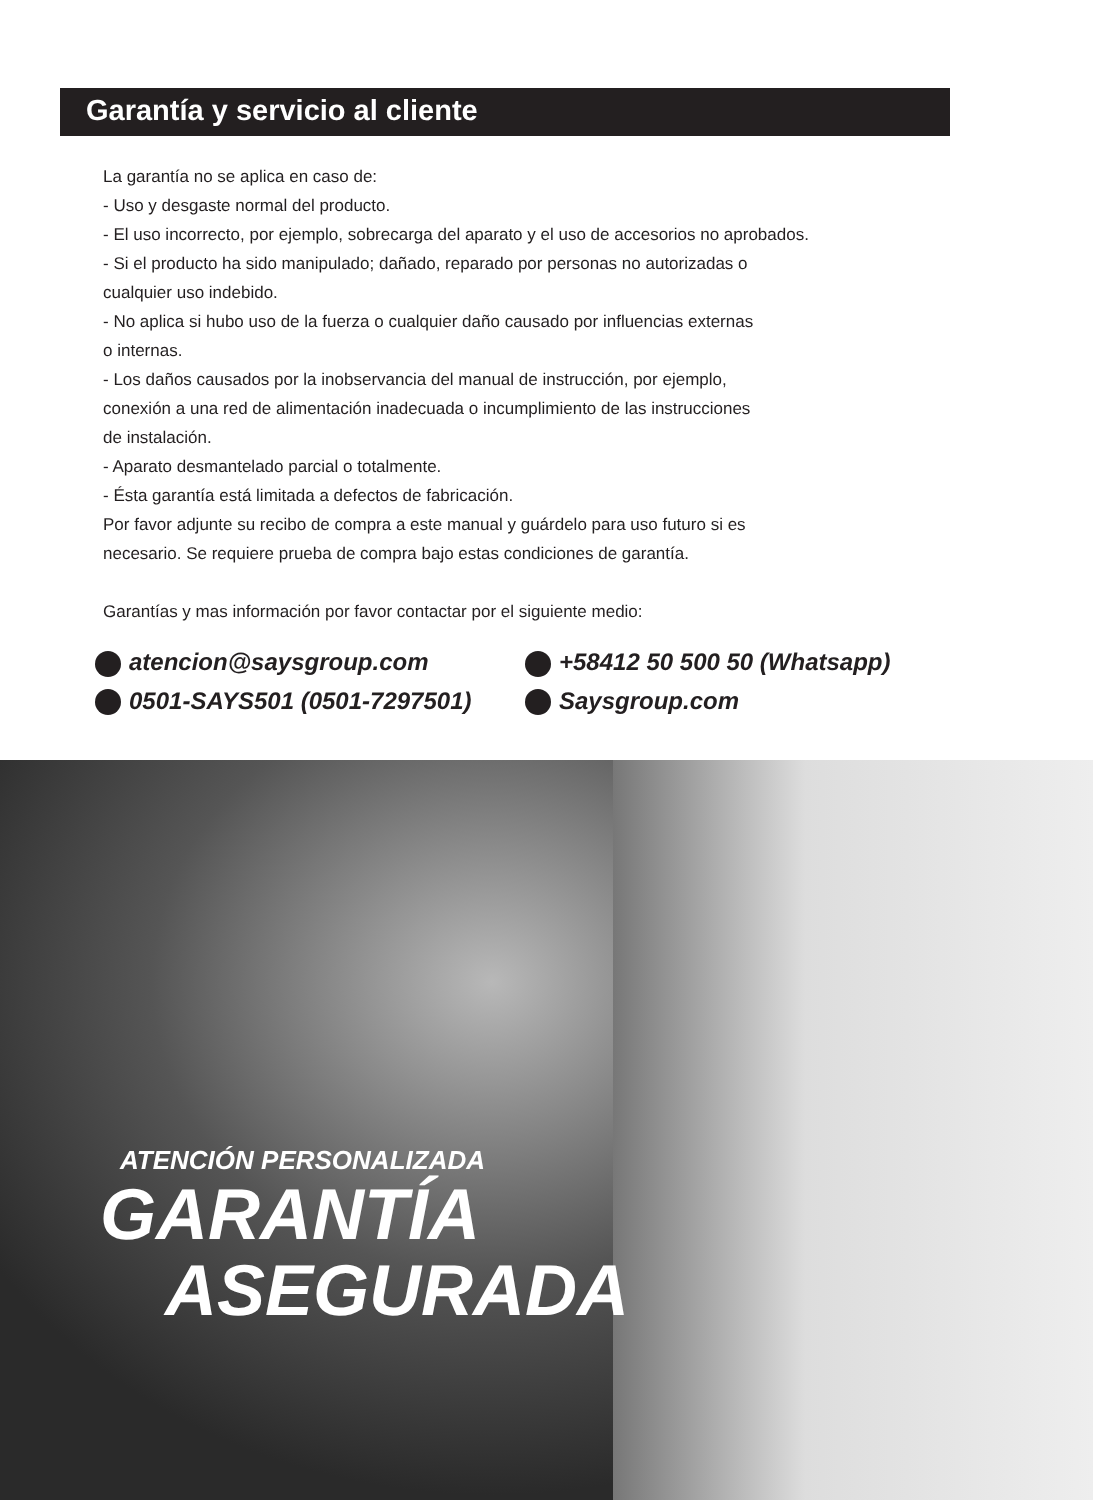Garantía y servicio al cliente
La garantía no se aplica en caso de:
- Uso y desgaste normal del producto.
- El uso incorrecto, por ejemplo, sobrecarga del aparato y el uso de accesorios no aprobados.
- Si el producto ha sido manipulado; dañado, reparado por personas no autorizadas o
cualquier uso indebido.
- No aplica si hubo uso de la fuerza o cualquier daño causado por influencias externas
o internas.
- Los daños causados por la inobservancia del manual de instrucción, por ejemplo,
conexión a una red de alimentación inadecuada o incumplimiento de las instrucciones
de instalación.
- Aparato desmantelado parcial o totalmente.
- Ésta garantía está limitada a defectos de fabricación.
Por favor adjunte su recibo de compra a este manual y guárdelo para uso futuro si es
necesario. Se requiere prueba de compra bajo estas condiciones de garantía.
Garantías y mas información por favor contactar por el siguiente medio:
atencion@saysgroup.com
+58412 50 500 50 (Whatsapp)
0501-SAYS501 (0501-7297501)
Saysgroup.com
ATENCIÓN PERSONALIZADA
GARANTÍA
ASEGURADA